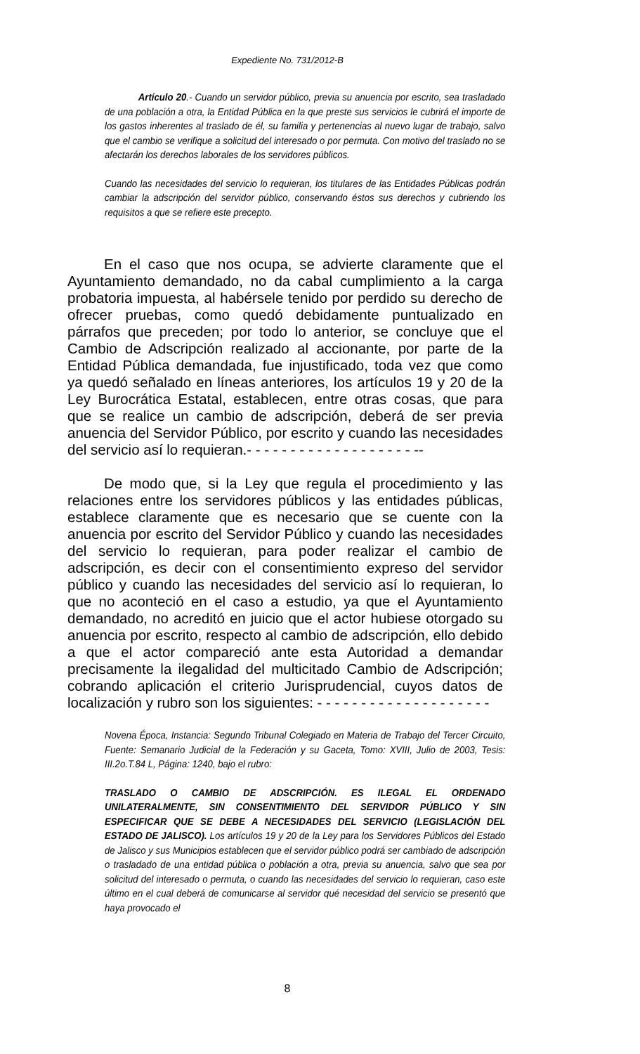Expediente No. 731/2012-B
Artículo 20.- Cuando un servidor público, previa su anuencia por escrito, sea trasladado de una población a otra, la Entidad Pública en la que preste sus servicios le cubrirá el importe de los gastos inherentes al traslado de él, su familia y pertenencias al nuevo lugar de trabajo, salvo que el cambio se verifique a solicitud del interesado o por permuta. Con motivo del traslado no se afectarán los derechos laborales de los servidores públicos.
Cuando las necesidades del servicio lo requieran, los titulares de las Entidades Públicas podrán cambiar la adscripción del servidor público, conservando éstos sus derechos y cubriendo los requisitos a que se refiere este precepto.
En el caso que nos ocupa, se advierte claramente que el Ayuntamiento demandado, no da cabal cumplimiento a la carga probatoria impuesta, al habérsele tenido por perdido su derecho de ofrecer pruebas, como quedó debidamente puntualizado en párrafos que preceden; por todo lo anterior, se concluye que el Cambio de Adscripción realizado al accionante, por parte de la Entidad Pública demandada, fue injustificado, toda vez que como ya quedó señalado en líneas anteriores, los artículos 19 y 20 de la Ley Burocrática Estatal, establecen, entre otras cosas, que para que se realice un cambio de adscripción, deberá de ser previa anuencia del Servidor Público, por escrito y cuando las necesidades del servicio así lo requieran.- - - - - - - - - - - - - - - - - - - --
De modo que, si la Ley que regula el procedimiento y las relaciones entre los servidores públicos y las entidades públicas, establece claramente que es necesario que se cuente con la anuencia por escrito del Servidor Público y cuando las necesidades del servicio lo requieran, para poder realizar el cambio de adscripción, es decir con el consentimiento expreso del servidor público y cuando las necesidades del servicio así lo requieran, lo que no aconteció en el caso a estudio, ya que el Ayuntamiento demandado, no acreditó en juicio que el actor hubiese otorgado su anuencia por escrito, respecto al cambio de adscripción, ello debido a que el actor compareció ante esta Autoridad a demandar precisamente la ilegalidad del multicitado Cambio de Adscripción; cobrando aplicación el criterio Jurisprudencial, cuyos datos de localización y rubro son los siguientes: - - - - - - - - - - - - - - - - - - - -
Novena Época, Instancia: Segundo Tribunal Colegiado en Materia de Trabajo del Tercer Circuito, Fuente: Semanario Judicial de la Federación y su Gaceta, Tomo: XVIII, Julio de 2003, Tesis: III.2o.T.84 L, Página: 1240, bajo el rubro:
TRASLADO O CAMBIO DE ADSCRIPCIÓN. ES ILEGAL EL ORDENADO UNILATERALMENTE, SIN CONSENTIMIENTO DEL SERVIDOR PÚBLICO Y SIN ESPECIFICAR QUE SE DEBE A NECESIDADES DEL SERVICIO (LEGISLACIÓN DEL ESTADO DE JALISCO). Los artículos 19 y 20 de la Ley para los Servidores Públicos del Estado de Jalisco y sus Municipios establecen que el servidor público podrá ser cambiado de adscripción o trasladado de una entidad pública o población a otra, previa su anuencia, salvo que sea por solicitud del interesado o permuta, o cuando las necesidades del servicio lo requieran, caso este último en el cual deberá de comunicarse al servidor qué necesidad del servicio se presentó que haya provocado el
8